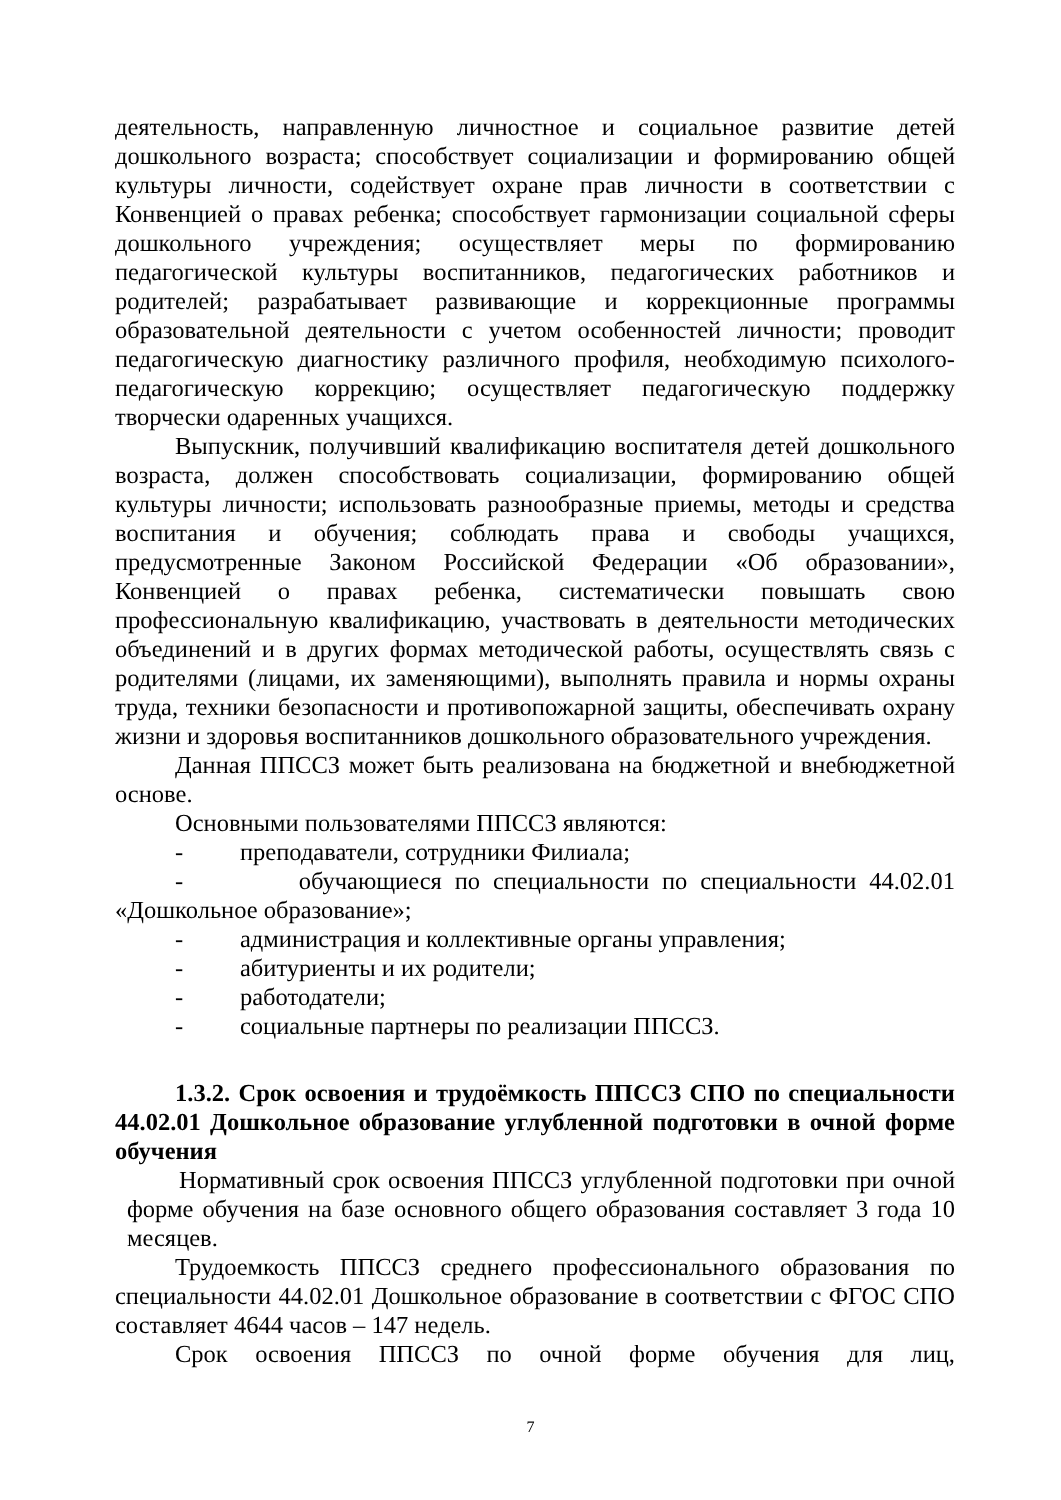деятельность, направленную личностное и социальное развитие детей дошкольного возраста; способствует социализации и формированию общей культуры личности, содействует охране прав личности в соответствии с Конвенцией о правах ребенка; способствует гармонизации социальной сферы дошкольного учреждения; осуществляет меры по формированию педагогической культуры воспитанников, педагогических работников и родителей; разрабатывает развивающие и коррекционные программы образовательной деятельности с учетом особенностей личности; проводит педагогическую диагностику различного профиля, необходимую психолого-педагогическую коррекцию; осуществляет педагогическую поддержку творчески одаренных учащихся.
Выпускник, получивший квалификацию воспитателя детей дошкольного возраста, должен способствовать социализации, формированию общей культуры личности; использовать разнообразные приемы, методы и средства воспитания и обучения; соблюдать права и свободы учащихся, предусмотренные Законом Российской Федерации «Об образовании», Конвенцией о правах ребенка, систематически повышать свою профессиональную квалификацию, участвовать в деятельности методических объединений и в других формах методической работы, осуществлять связь с родителями (лицами, их заменяющими), выполнять правила и нормы охраны труда, техники безопасности и противопожарной защиты, обеспечивать охрану жизни и здоровья воспитанников дошкольного образовательного учреждения.
Данная ППССЗ может быть реализована на бюджетной и внебюджетной основе.
Основными пользователями ППССЗ являются:
- преподаватели, сотрудники Филиала;
- обучающиеся по специальности по специальности 44.02.01 «Дошкольное образование»;
- администрация и коллективные органы управления;
- абитуриенты и их родители;
- работодатели;
- социальные партнеры по реализации ППССЗ.
1.3.2. Срок освоения и трудоёмкость ППССЗ СПО по специальности 44.02.01 Дошкольное образование углубленной подготовки в очной форме обучения
Нормативный срок освоения ППССЗ углубленной подготовки при очной форме обучения на базе основного общего образования составляет 3 года 10 месяцев.
Трудоемкость ППССЗ среднего профессионального образования по специальности 44.02.01 Дошкольное образование в соответствии с ФГОС СПО составляет 4644 часов – 147 недель.
Срок освоения ППССЗ по очной форме обучения для лиц,
7